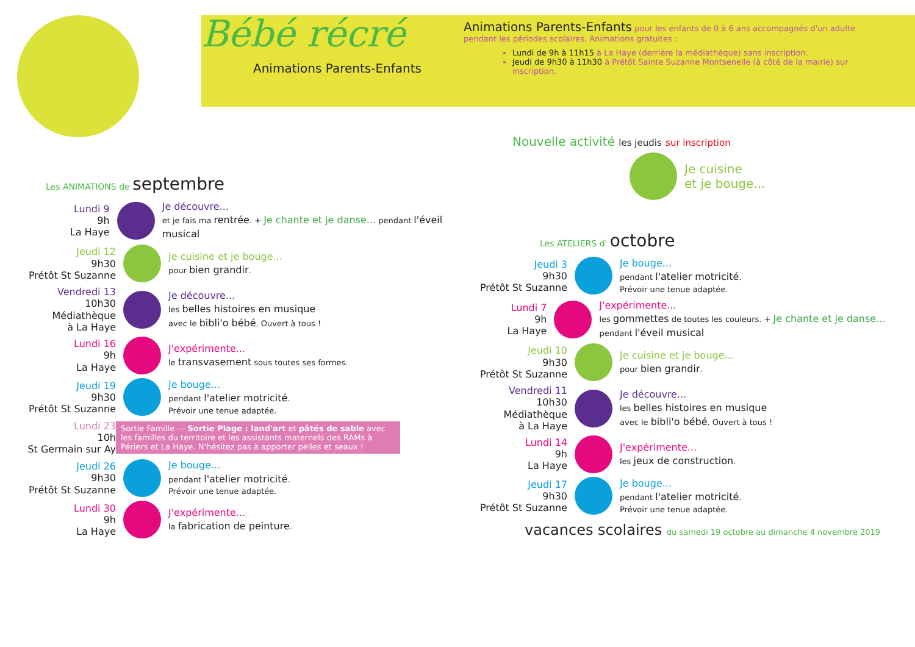Bébé récré
Animations Parents-Enfants
Animations Parents-Enfants pour les enfants de 0 à 6 ans accompagnés d'un adulte pendant les périodes scolaires. Animations gratuites :
Lundi de 9h à 11h15 à La Haye (derrière la médiathèque) sans inscription.
Jeudi de 9h30 à 11h30 à Prétôt Sainte Suzanne Montsenelle (à côté de la mairie) sur inscription.
Les ANIMATIONS de septembre
Lundi 9
9h
La Haye
Je découvre...
et je fais ma rentrée. + Je chante et je danse... pendant l'éveil musical
Jeudi 12
9h30
Prétôt St Suzanne
Je cuisine et je bouge...
pour bien grandir.
Vendredi 13
10h30
Médiathèque
à La Haye
Je découvre...
les belles histoires en musique
avec le bibli'o bébé. Ouvert à tous !
Lundi 16
9h
La Haye
J'expérimente...
le transvasement sous toutes ses formes.
Jeudi 19
9h30
Prétôt St Suzanne
Je bouge...
pendant l'atelier motricité.
Prévoir une tenue adaptée.
Lundi 23
10h
St Germain sur Ay
Sortie Famille — Sortie Plage : land'art et pâtés de sable avec les familles du territoire et les assistants maternels des RAMs à Périers et La Haye. N'hésitez pas à apporter pelles et seaux !
Jeudi 26
9h30
Prétôt St Suzanne
Je bouge...
pendant l'atelier motricité.
Prévoir une tenue adaptée.
Lundi 30
9h
La Haye
J'expérimente...
la fabrication de peinture.
Nouvelle activité les jeudis sur inscription
Je cuisine
et je bouge...
Les ATELIERS d' octobre
Jeudi 3
9h30
Prétôt St Suzanne
Je bouge...
pendant l'atelier motricité.
Prévoir une tenue adaptée.
Lundi 7
9h
La Haye
J'expérimente...
les gommettes de toutes les couleurs. + Je chante et je danse... pendant l'éveil musical
Jeudi 10
9h30
Prétôt St Suzanne
Je cuisine et je bouge...
pour bien grandir.
Vendredi 11
10h30
Médiathèque
à La Haye
Je découvre...
les belles histoires en musique
avec le bibli'o bébé. Ouvert à tous !
Lundi 14
9h
La Haye
J'expérimente...
les jeux de construction.
Jeudi 17
9h30
Prétôt St Suzanne
Je bouge...
pendant l'atelier motricité.
Prévoir une tenue adaptée.
vacances scolaires du samedi 19 octobre au dimanche 4 novembre 2019